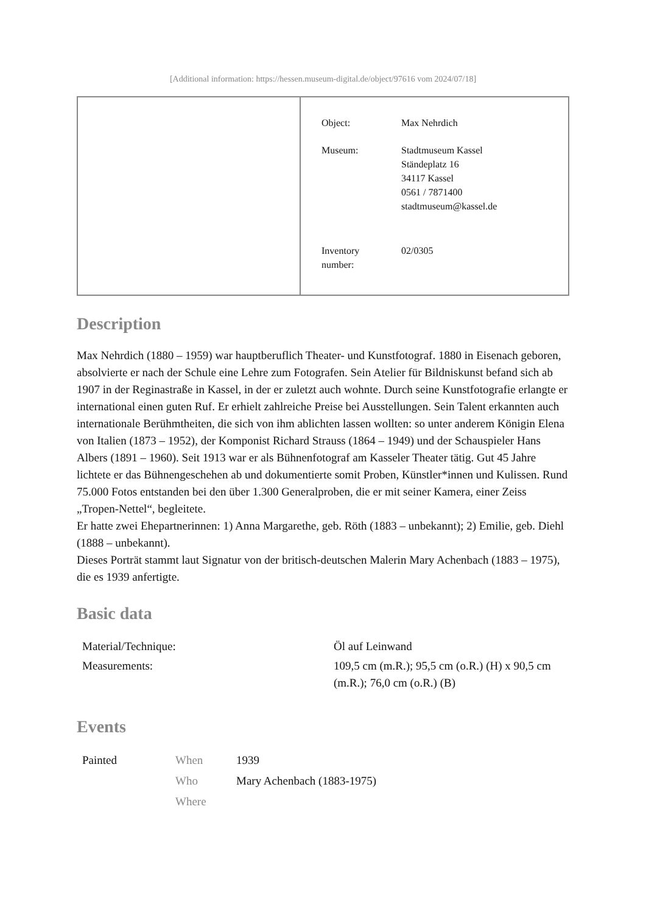[Additional information: https://hessen.museum-digital.de/object/97616 vom 2024/07/18]
Object: Max Nehrdich
Museum: Stadtmuseum Kassel
Ständeplatz 16
34117 Kassel
0561 / 7871400
stadtmuseum@kassel.de
Inventory
number:
02/0305
Description
Max Nehrdich (1880 – 1959) war hauptberuflich Theater- und Kunstfotograf. 1880 in Eisenach geboren, absolvierte er nach der Schule eine Lehre zum Fotografen. Sein Atelier für Bildniskunst befand sich ab 1907 in der Reginastraße in Kassel, in der er zuletzt auch wohnte. Durch seine Kunstfotografie erlangte er international einen guten Ruf. Er erhielt zahlreiche Preise bei Ausstellungen. Sein Talent erkannten auch internationale Berühmtheiten, die sich von ihm ablichten lassen wollten: so unter anderem Königin Elena von Italien (1873 – 1952), der Komponist Richard Strauss (1864 – 1949) und der Schauspieler Hans Albers (1891 – 1960). Seit 1913 war er als Bühnenfotograf am Kasseler Theater tätig. Gut 45 Jahre lichtete er das Bühnengeschehen ab und dokumentierte somit Proben, Künstler*innen und Kulissen. Rund 75.000 Fotos entstanden bei den über 1.300 Generalproben, die er mit seiner Kamera, einer Zeiss „Tropen-Nettel“, begleitete.
Er hatte zwei Ehepartnerinnen: 1) Anna Margarethe, geb. Röth (1883 – unbekannt); 2) Emilie, geb. Diehl (1888 – unbekannt).
Dieses Porträt stammt laut Signatur von der britisch-deutschen Malerin Mary Achenbach (1883 – 1975), die es 1939 anfertigte.
Basic data
| Material/Technique: | Öl auf Leinwand |
| Measurements: | 109,5 cm (m.R.); 95,5 cm (o.R.) (H) x 90,5 cm (m.R.); 76,0 cm (o.R.) (B) |
Events
| Painted | When | 1939 |
| | Who | Mary Achenbach (1883-1975) |
| | Where | |